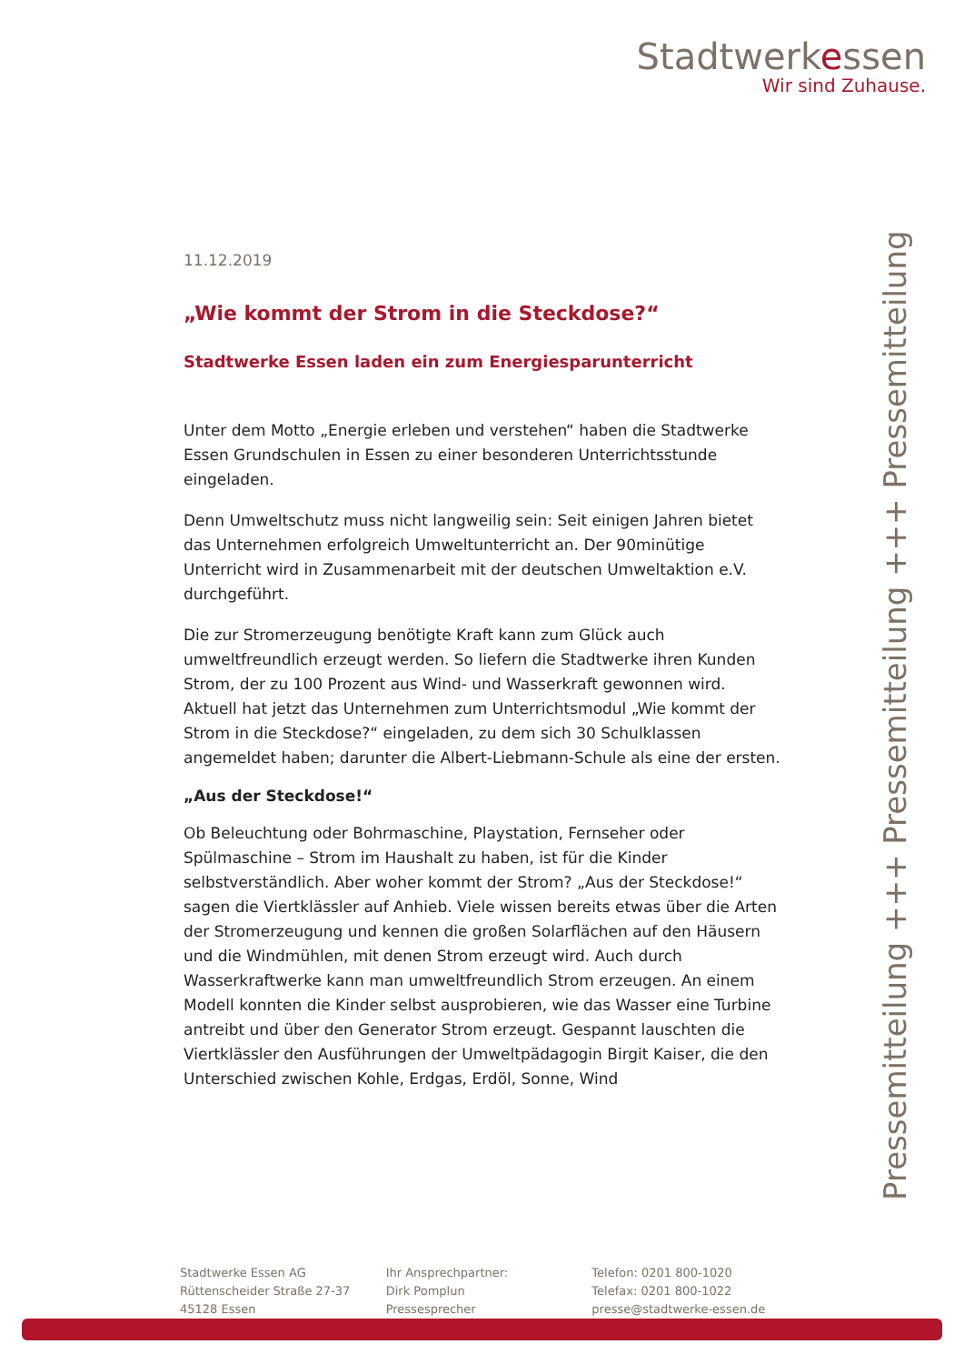Stadtwerkessen
Wir sind Zuhause.
11.12.2019
„Wie kommt der Strom in die Steckdose?“
Stadtwerke Essen laden ein zum Energiesparunterricht
Unter dem Motto „Energie erleben und verstehen“ haben die Stadtwerke Essen Grundschulen in Essen zu einer besonderen Unterrichtsstunde eingeladen.
Denn Umweltschutz muss nicht langweilig sein: Seit einigen Jahren bietet das Unternehmen erfolgreich Umweltunterricht an. Der 90minütige Unterricht wird in Zusammenarbeit mit der deutschen Umweltaktion e.V. durchgeführt.
Die zur Stromerzeugung benötigte Kraft kann zum Glück auch umweltfreundlich erzeugt werden. So liefern die Stadtwerke ihren Kunden Strom, der zu 100 Prozent aus Wind- und Wasserkraft gewonnen wird. Aktuell hat jetzt das Unternehmen zum Unterrichtsmodul „Wie kommt der Strom in die Steckdose?“ eingeladen, zu dem sich 30 Schulklassen angemeldet haben; darunter die Albert-Liebmann-Schule als eine der ersten.
„Aus der Steckdose!“
Ob Beleuchtung oder Bohrmaschine, Playstation, Fernseher oder Spülmaschine – Strom im Haushalt zu haben, ist für die Kinder selbstverständlich. Aber woher kommt der Strom? „Aus der Steckdose!“ sagen die Viertklässler auf Anhieb. Viele wissen bereits etwas über die Arten der Stromerzeugung und kennen die großen Solarflächen auf den Häusern und die Windmühlen, mit denen Strom erzeugt wird. Auch durch Wasserkraftwerke kann man umweltfreundlich Strom erzeugen. An einem Modell konnten die Kinder selbst ausprobieren, wie das Wasser eine Turbine antreibt und über den Generator Strom erzeugt. Gespannt lauschten die Viertklässler den Ausführungen der Umweltpädagogin Birgit Kaiser, die den Unterschied zwischen Kohle, Erdgas, Erdöl, Sonne, Wind
Pressemitteilung +++ Pressemitteilung +++ Pressemitteilung
Stadtwerke Essen AG
Rüttenscheider Straße 27-37
45128 Essen
Ihr Ansprechpartner:
Dirk Pomplun
Pressesprecher
Telefon: 0201 800-1020
Telefax: 0201 800-1022
presse@stadtwerke-essen.de